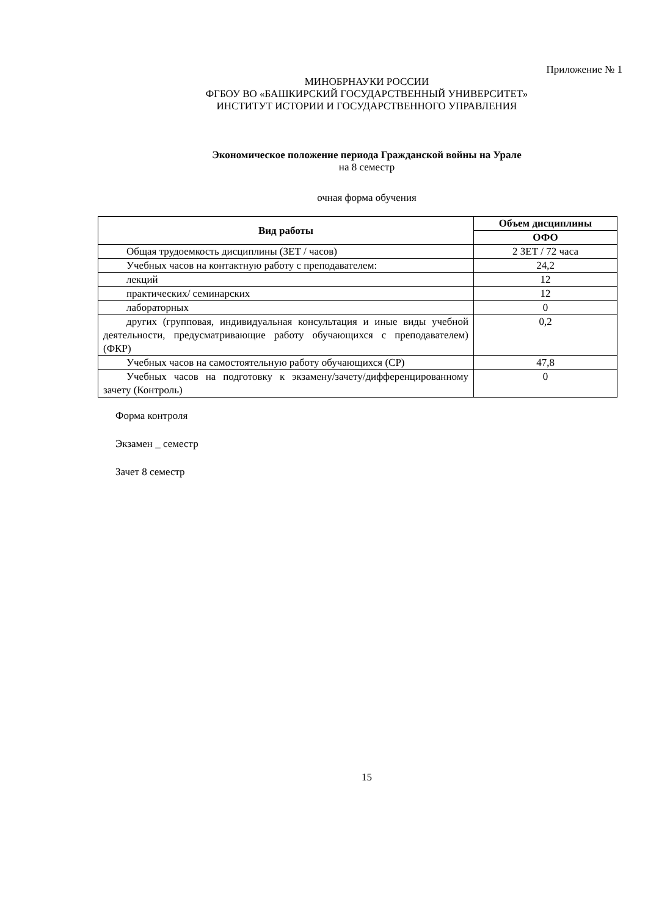Приложение № 1
МИНОБРНАУКИ РОССИИ
ФГБОУ ВО «БАШКИРСКИЙ ГОСУДАРСТВЕННЫЙ УНИВЕРСИТЕТ»
ИНСТИТУТ ИСТОРИИ И ГОСУДАРСТВЕННОГО УПРАВЛЕНИЯ
Экономическое положение периода Гражданской войны на Урале
на 8 семестр
очная форма обучения
| Вид работы | Объем дисциплины |
| --- | --- |
| | ОФО |
| Общая трудоемкость дисциплины (ЗЕТ / часов) | 2 ЗЕТ / 72 часа |
| Учебных часов на контактную работу с преподавателем: | 24,2 |
| лекций | 12 |
| практических/ семинарских | 12 |
| лабораторных | 0 |
| других (групповая, индивидуальная консультация и иные виды учебной деятельности, предусматривающие работу обучающихся с преподавателем) (ФКР) | 0,2 |
| Учебных часов на самостоятельную работу обучающихся (СР) | 47,8 |
| Учебных часов на подготовку к экзамену/зачету/дифференцированному зачету (Контроль) | 0 |
Форма контроля
Экзамен _ семестр
Зачет 8 семестр
15